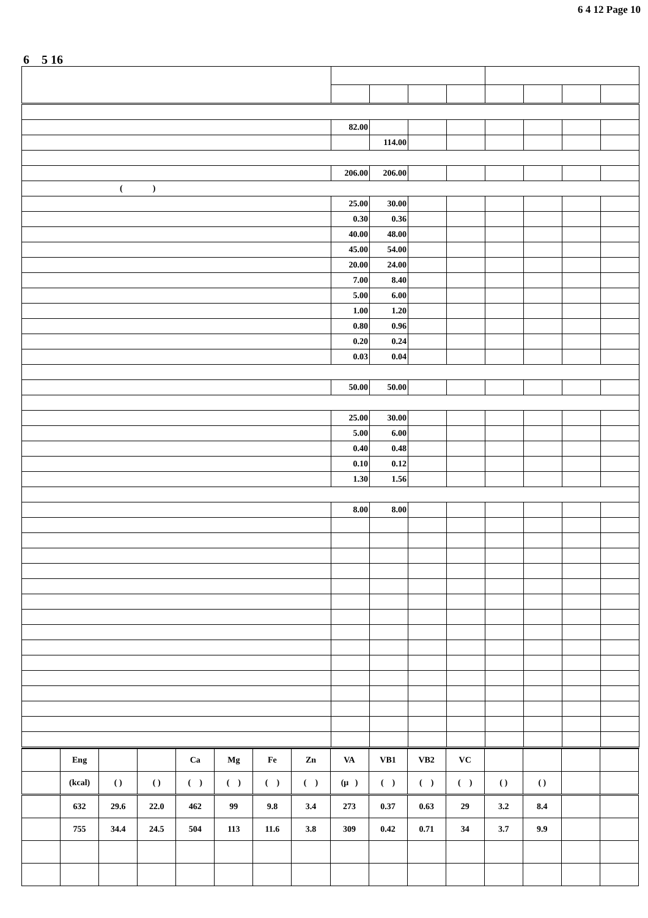6 4 12 Page 10
6 5 16
| | 82.00 | | | | | | | |
| | | 114.00 | | | | | | |
| | 206.00 | 206.00 | | | | | | |
| ( ) | | | | | | | | |
| | 25.00 | 30.00 | | | | | | |
| | 0.30 | 0.36 | | | | | | |
| | 40.00 | 48.00 | | | | | | |
| | 45.00 | 54.00 | | | | | | |
| | 20.00 | 24.00 | | | | | | |
| | 7.00 | 8.40 | | | | | | |
| | 5.00 | 6.00 | | | | | | |
| | 1.00 | 1.20 | | | | | | |
| | 0.80 | 0.96 | | | | | | |
| | 0.20 | 0.24 | | | | | | |
| | 0.03 | 0.04 | | | | | | |
| | 50.00 | 50.00 | | | | | | |
| | 25.00 | 30.00 | | | | | | |
| | 5.00 | 6.00 | | | | | | |
| | 0.40 | 0.48 | | | | | | |
| | 0.10 | 0.12 | | | | | | |
| | 1.30 | 1.56 | | | | | | |
| | 8.00 | 8.00 | | | | | | |
| | Eng | | | Ca | Mg | Fe | Zn | VA | VB1 | VB2 | VC | | | | |
| --- | --- | --- | --- | --- | --- | --- | --- | --- | --- | --- | --- | --- | --- | --- | --- |
| | (kcal) | ( ) | ( ) | ( ) | ( ) | ( ) | ( ) | (μ ) | ( ) | ( ) | ( ) | ( ) | ( ) | | |
| | 632 | 29.6 | 22.0 | 462 | 99 | 9.8 | 3.4 | 273 | 0.37 | 0.63 | 29 | 3.2 | 8.4 | | |
| | 755 | 34.4 | 24.5 | 504 | 113 | 11.6 | 3.8 | 309 | 0.42 | 0.71 | 34 | 3.7 | 9.9 | | |